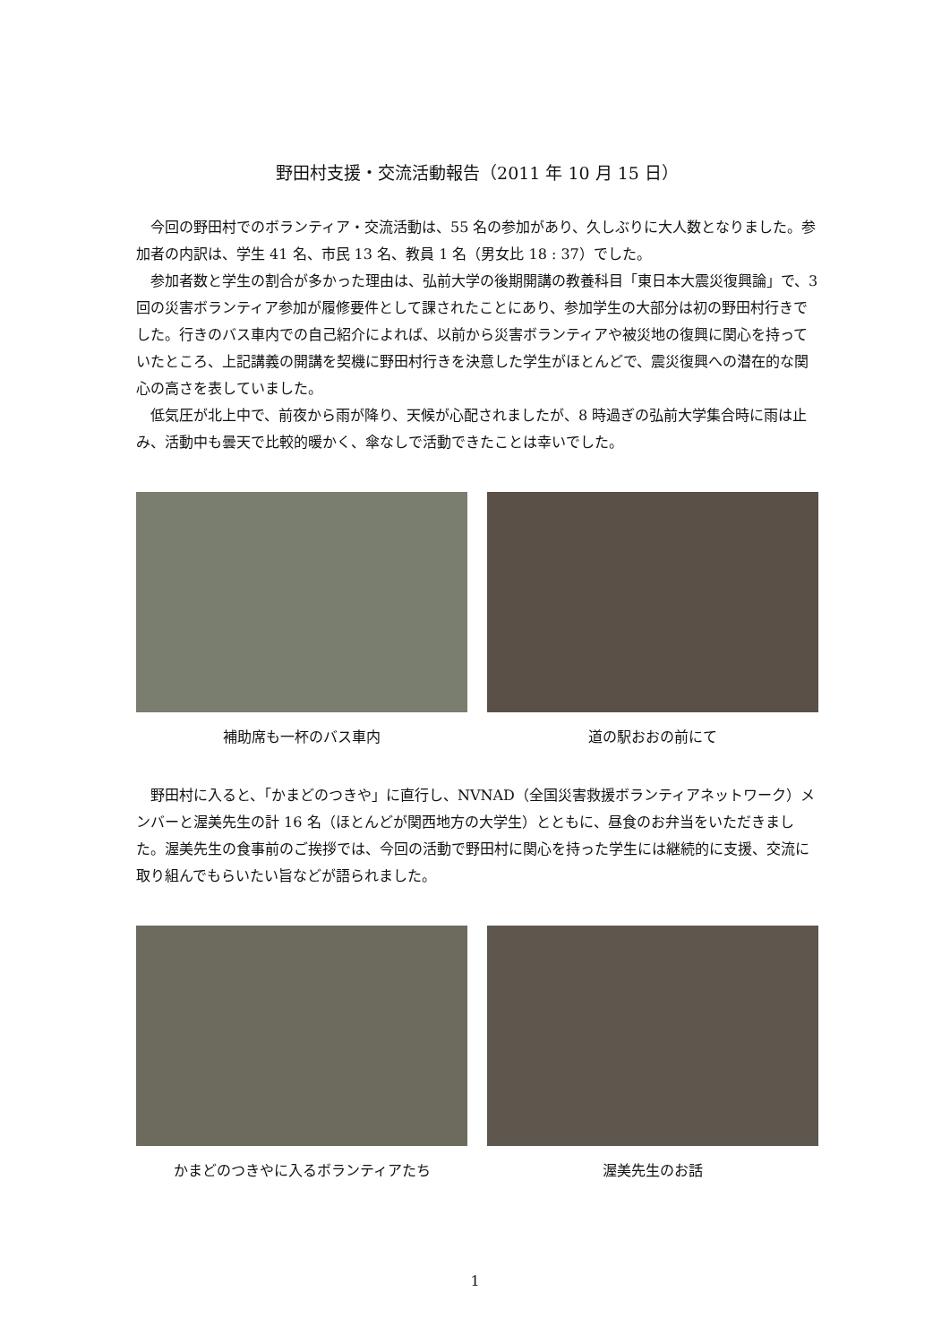野田村支援・交流活動報告（2011 年 10 月 15 日）
今回の野田村でのボランティア・交流活動は、55 名の参加があり、久しぶりに大人数となりました。参加者の内訳は、学生 41 名、市民 13 名、教員 1 名（男女比 18 : 37）でした。
参加者数と学生の割合が多かった理由は、弘前大学の後期開講の教養科目「東日本大震災復興論」で、3 回の災害ボランティア参加が履修要件として課されたことにあり、参加学生の大部分は初の野田村行きでした。行きのバス車内での自己紹介によれば、以前から災害ボランティアや被災地の復興に関心を持っていたところ、上記講義の開講を契機に野田村行きを決意した学生がほとんどで、震災復興への潜在的な関心の高さを表していました。
低気圧が北上中で、前夜から雨が降り、天候が心配されましたが、8 時過ぎの弘前大学集合時に雨は止み、活動中も曇天で比較的暖かく、傘なしで活動できたことは幸いでした。
補助席も一杯のバス車内 道の駅おおの前にて
野田村に入ると、「かまどのつきや」に直行し、NVNAD（全国災害救援ボランティアネットワーク）メンバーと渥美先生の計 16 名（ほとんどが関西地方の大学生）とともに、昼食のお弁当をいただきました。渥美先生の食事前のご挨拶では、今回の活動で野田村に関心を持った学生には継続的に支援、交流に取り組んでもらいたい旨などが語られました。
かまどのつきやに入るボランティアたち 渥美先生のお話
1